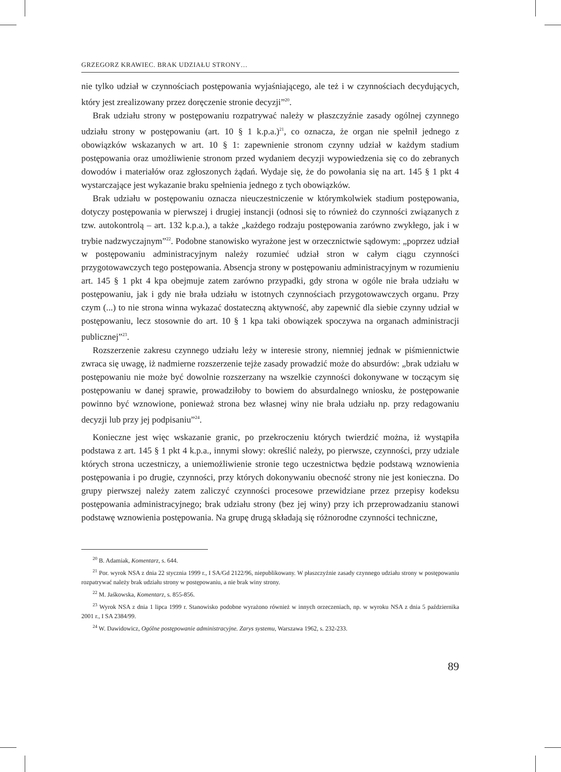GRZEGORZ KRAWIEC. BRAK UDZIAŁU STRONY…
nie tylko udział w czynnościach postępowania wyjaśniającego, ale też i w czynnościach decydujących, który jest zrealizowany przez doręczenie stronie decyzji”<sup>20</sup>.
Brak udziału strony w postępowaniu rozpatrywać należy w płaszczyźnie zasady ogólnej czynnego udziału strony w postępowaniu (art. 10 § 1 k.p.a.)<sup>21</sup>, co oznacza, że organ nie spełnił jednego z obowiązków wskazanych w art. 10 § 1: zapewnienie stronom czynny udział w każdym stadium postępowania oraz umożliwienie stronom przed wydaniem decyzji wypowiedzenia się co do zebranych dowodów i materiałów oraz zgłoszonych żądań. Wydaje się, że do powołania się na art. 145 § 1 pkt 4 wystarczające jest wykazanie braku spełnienia jednego z tych obowiązków.
Brak udziału w postępowaniu oznacza nieuczestniczenie w którymkolwiek stadium postępowania, dotyczy postępowania w pierwszej i drugiej instancji (odnosi się to również do czynności związanych z tzw. autokontrolą – art. 132 k.p.a.), a także „każdego rodzaju postępowania zarówno zwykłego, jak i w trybie nadzwyczajnym”<sup>22</sup>. Podobne stanowisko wyrażone jest w orzecznictwie sądowym: „poprzez udział w postępowaniu administracyjnym należy rozumieć udział stron w całym ciągu czynności przygotowawczych tego postępowania. Absencja strony w postępowaniu administracyjnym w rozumieniu art. 145 § 1 pkt 4 kpa obejmuje zatem zarówno przypadki, gdy strona w ogóle nie brała udziału w postępowaniu, jak i gdy nie brała udziału w istotnych czynnościach przygotowawczych organu. Przy czym (...) to nie strona winna wykazać dostateczną aktywność, aby zapewnić dla siebie czynny udział w postępowaniu, lecz stosownie do art. 10 § 1 kpa taki obowiązek spoczywa na organach administracji publicznej”<sup>23</sup>.
Rozszerzenie zakresu czynnego udziału leży w interesie strony, niemniej jednak w piśmiennictwie zwraca się uwagę, iż nadmierne rozszerzenie tejże zasady prowadzić może do absurdów: „brak udziału w postępowaniu nie może być dowolnie rozszerzany na wszelkie czynności dokonywane w toczącym się postępowaniu w danej sprawie, prowadziłoby to bowiem do absurdalnego wniosku, że postępowanie powinno być wznowione, ponieważ strona bez własnej winy nie brała udziału np. przy redagowaniu decyzji lub przy jej podpisaniu”<sup>24</sup>.
Konieczne jest więc wskazanie granic, po przekroczeniu których twierdzić można, iż wystąpiła podstawa z art. 145 § 1 pkt 4 k.p.a., innymi słowy: określić należy, po pierwsze, czynności, przy udziale których strona uczestniczy, a uniemożliwienie stronie tego uczestnictwa będzie podstawą wznowienia postępowania i po drugie, czynności, przy których dokonywaniu obecność strony nie jest konieczna. Do grupy pierwszej należy zatem zaliczyć czynności procesowe przewidziane przez przepisy kodeksu postępowania administracyjnego; brak udziału strony (bez jej winy) przy ich przeprowadzaniu stanowi podstawę wznowienia postępowania. Na grupę drugą składają się różnorodne czynności techniczne,
<sup>20</sup> B. Adamiak, Komentarz, s. 644.
<sup>21</sup> Por. wyrok NSA z dnia 22 stycznia 1999 r., I SA/Gd 2122/96, niepublikowany. W płaszczyźnie zasady czynnego udziału strony w postępowaniu rozpatrywać należy brak udziału strony w postępowaniu, a nie brak winy strony.
<sup>22</sup> M. Jaśkowska, Komentarz, s. 855-856.
<sup>23</sup> Wyrok NSA z dnia 1 lipca 1999 r. Stanowisko podobne wyrażono również w innych orzeczeniach, np. w wyroku NSA z dnia 5 października 2001 r., I SA 2384/99.
<sup>24</sup> W. Dawidowicz, Ogólne postępowanie administracyjne. Zarys systemu, Warszawa 1962, s. 232-233.
89